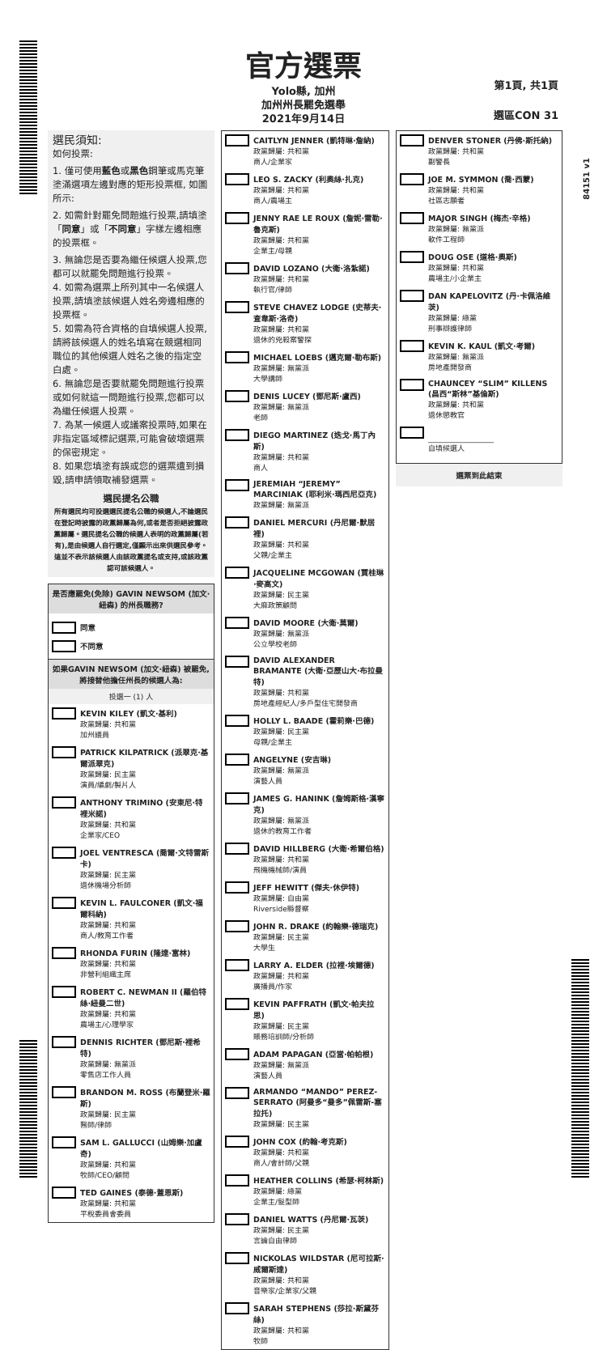官方選票
Yolo縣, 加州
加州州長罷免選舉
2021年9月14日
第1頁, 共1頁
選區CON 31
84151 v1
選民須知:
如何投票:
1. 僅可使用藍色或黑色鋼筆或馬克筆塗滿選項左邊對應的矩形投票框, 如圖所示:
2. 如需針對罷免問題進行投票,請填塗「同意」或「不同意」字樣左邊相應的投票框。
3. 無論您是否要為繼任候選人投票,您都可以就罷免問題進行投票。
4. 如需為選票上所列其中一名候選人投票,請填塗該候選人姓名旁邊相應的投票框。
5. 如需為符合資格的自填候選人投票,請將該候選人的姓名填寫在競選相同職位的其他候選人姓名之後的指定空白處。
6. 無論您是否要就罷免問題進行投票或如何就這一問題進行投票,您都可以為繼任候選人投票。
7. 為某一候選人或議案投票時,如果在非指定區域標記選票,可能會破壞選票的保密規定。
8. 如果您填塗有誤或您的選票遭到損毀,請申請領取補發選票。
選民提名公職
所有選民均可投選選民提名公職的候選人,不論選民在登記時披露的政黨歸屬為何,或者是否拒絕披露政黨歸屬。選民提名公職的候選人表明的政黨歸屬(若有),是由候選人自行選定,僅顯示出來供選民參考。這並不表示該候選人由該政黨提名或支持,或該政黨認可該候選人。
是否應罷免(免除) GAVIN NEWSOM (加文·紐森) 的州長職務?
同意
不同意
如果GAVIN NEWSOM (加文·紐森) 被罷免,將接替他擔任州長的候選人為:
投選一 (1) 人
KEVIN KILEY (凱文·基利)
政黨歸屬: 共和黨
加州議員
PATRICK KILPATRICK (派翠克·基爾派翠克)
政黨歸屬: 民主黨
演員/編劇/製片人
ANTHONY TRIMINO (安東尼·特裡米諾)
政黨歸屬: 共和黨
企業家/CEO
JOEL VENTRESCA (喬爾·文特雷斯卡)
政黨歸屬: 民主黨
退休機場分析師
KEVIN L. FAULCONER (凱文·福爾科納)
政黨歸屬: 共和黨
商人/教育工作者
RHONDA FURIN (隆達·富林)
政黨歸屬: 共和黨
非營利組織主席
ROBERT C. NEWMAN II (羅伯特絲·紐曼二世)
政黨歸屬: 共和黨
農場主/心理學家
DENNIS RICHTER (鄧尼斯·裡希特)
政黨歸屬: 無黨派
零售店工作人員
BRANDON M. ROSS (布蘭登米·羅斯)
政黨歸屬: 民主黨
醫師/律師
SAM L. GALLUCCI (山姆樂·加盧奇)
政黨歸屬: 共和黨
牧師/CEO/顧問
TED GAINES (泰德·蓋恩斯)
政黨歸屬: 共和黨
平稅委員會委員
CAITLYN JENNER (凱特琳·詹納)
政黨歸屬: 共和黨
商人/企業家
LEO S. ZACKY (利奧絲·扎克)
政黨歸屬: 共和黨
商人/農場主
JENNY RAE LE ROUX (詹妮·雷勒·魯克斯)
政黨歸屬: 共和黨
企業主/母親
DAVID LOZANO (大衛·洛紮諾)
政黨歸屬: 共和黨
執行官/律師
STEVE CHAVEZ LODGE (史蒂夫·查韋斯·洛奇)
政黨歸屬: 共和黨
退休的兇殺案警探
MICHAEL LOEBS (邁克爾·勒布斯)
政黨歸屬: 無黨派
大學講師
DENIS LUCEY (鄧尼斯·盧西)
政黨歸屬: 無黨派
老師
DIEGO MARTINEZ (迭戈·馬丁內斯)
政黨歸屬: 共和黨
商人
JEREMIAH “JEREMY” MARCINIAK (耶利米·瑪西尼亞克)
政黨歸屬: 無黨派
DANIEL MERCURI (丹尼爾·默居裡)
政黨歸屬: 共和黨
父親/企業主
JACQUELINE MCGOWAN (賈桂琳·麥高文)
政黨歸屬: 民主黨
大麻政策顧問
DAVID MOORE (大衛·莫爾)
政黨歸屬: 無黨派
公立學校老師
DAVID ALEXANDER BRAMANTE (大衛·亞歷山大·布拉曼特)
政黨歸屬: 共和黨
房地產經紀人/多戶型住宅開發商
HOLLY L. BAADE (霍莉樂·巴德)
政黨歸屬: 民主黨
母親/企業主
ANGELYNE (安吉琳)
政黨歸屬: 無黨派
演藝人員
JAMES G. HANINK (詹姆斯格·漢寧克)
政黨歸屬: 無黨派
退休的教育工作者
DAVID HILLBERG (大衛·希爾伯格)
政黨歸屬: 共和黨
飛機機械師/演員
JEFF HEWITT (傑夫·休伊特)
政黨歸屬: 自由黨
Riverside縣督察
JOHN R. DRAKE (約翰樂·德瑞克)
政黨歸屬: 民主黨
大學生
LARRY A. ELDER (拉裡·埃爾德)
政黨歸屬: 共和黨
廣播員/作家
KEVIN PAFFRATH (凱文·帕夫拉思)
政黨歸屬: 民主黨
賬務培訓師/分析師
ADAM PAPAGAN (亞當·帕帕根)
政黨歸屬: 無黨派
演藝人員
ARMANDO “MANDO” PEREZ-SERRATO (阿曼多“曼多”佩雷斯-塞拉托)
政黨歸屬: 民主黨
JOHN COX (約翰·考克斯)
政黨歸屬: 共和黨
商人/會計師/父親
HEATHER COLLINS (希瑟·柯林斯)
政黨歸屬: 綠黨
企業主/髮型師
DANIEL WATTS (丹尼爾·瓦茨)
政黨歸屬: 民主黨
言論自由律師
NICKOLAS WILDSTAR (尼可拉斯·威爾斯達)
政黨歸屬: 共和黨
音樂家/企業家/父親
SARAH STEPHENS (莎拉·斯黛芬絲)
政黨歸屬: 共和黨
牧師
DENVER STONER (丹佛·斯托納)
政黨歸屬: 共和黨
副警長
JOE M. SYMMON (喬·西蒙)
政黨歸屬: 共和黨
社區志願者
MAJOR SINGH (梅杰·辛格)
政黨歸屬: 無黨派
軟件工程師
DOUG OSE (道格·奧斯)
政黨歸屬: 共和黨
農場主/小企業主
DAN KAPELOVITZ (丹·卡佩洛維茨)
政黨歸屬: 綠黨
刑事辯護律師
KEVIN K. KAUL (凱文·考爾)
政黨歸屬: 無黨派
房地產開發商
CHAUNCEY “SLIM” KILLENS (昌西“斯林”基倫斯)
政黨歸屬: 共和黨
退休懲教官
__________________
自填候選人
選票到此結束